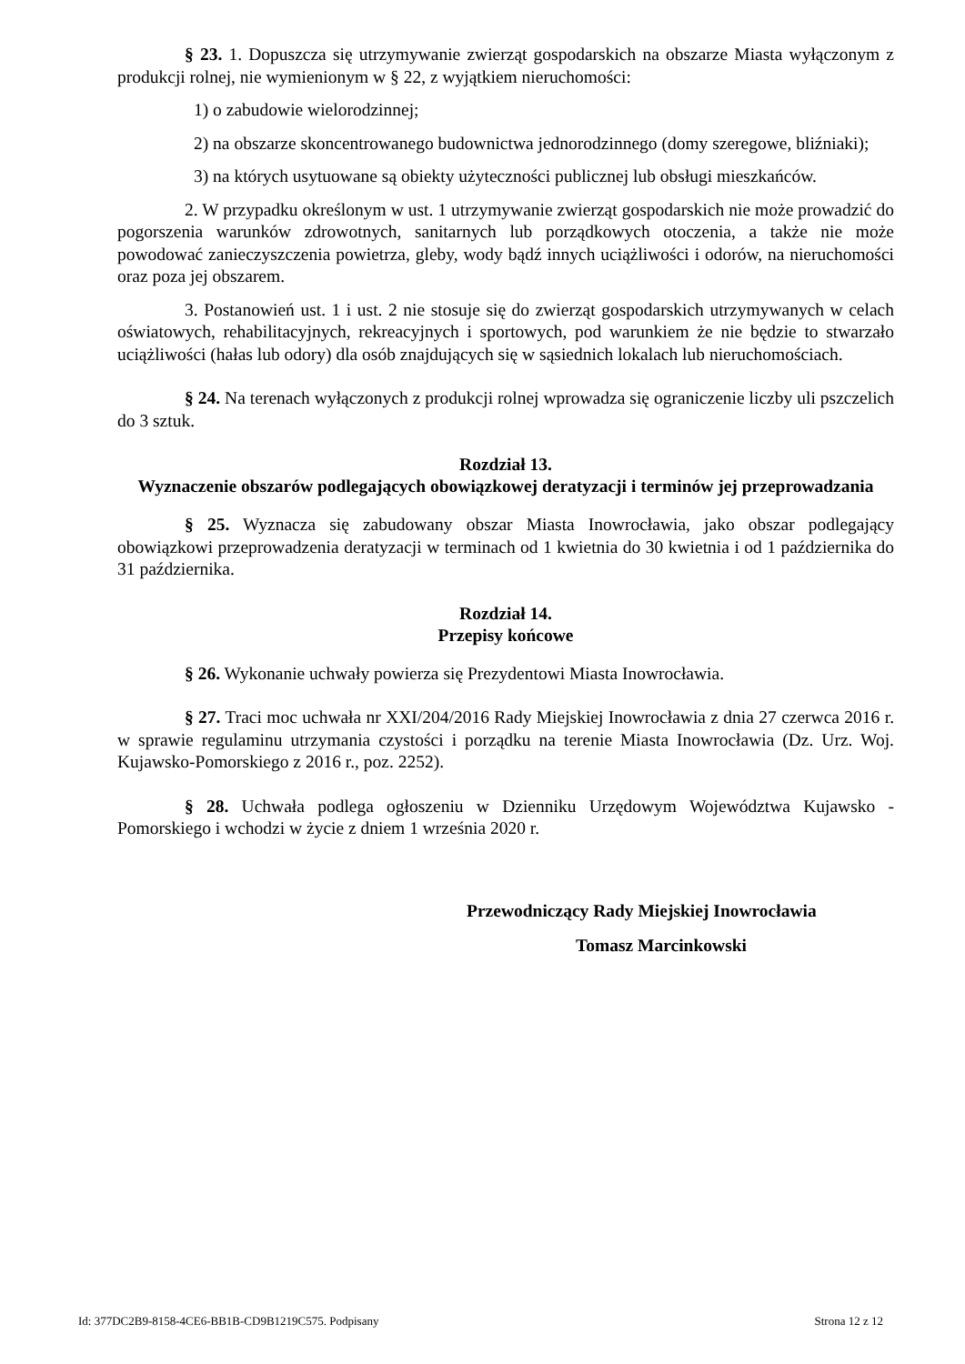§ 23. 1. Dopuszcza się utrzymywanie zwierząt gospodarskich na obszarze Miasta wyłączonym z produkcji rolnej, nie wymienionym w § 22, z wyjątkiem nieruchomości:
1) o zabudowie wielorodzinnej;
2) na obszarze skoncentrowanego budownictwa jednorodzinnego (domy szeregowe, bliźniaki);
3) na których usytuowane są obiekty użyteczności publicznej lub obsługi mieszkańców.
2. W przypadku określonym w ust. 1 utrzymywanie zwierząt gospodarskich nie może prowadzić do pogorszenia warunków zdrowotnych, sanitarnych lub porządkowych otoczenia, a także nie może powodować zanieczyszczenia powietrza, gleby, wody bądź innych uciążliwości i odorów, na nieruchomości oraz poza jej obszarem.
3. Postanowień ust. 1 i ust. 2 nie stosuje się do zwierząt gospodarskich utrzymywanych w celach oświatowych, rehabilitacyjnych, rekreacyjnych i sportowych, pod warunkiem że nie będzie to stwarzało uciążliwości (hałas lub odory) dla osób znajdujących się w sąsiednich lokalach lub nieruchomościach.
§ 24. Na terenach wyłączonych z produkcji rolnej wprowadza się ograniczenie liczby uli pszczelich do 3 sztuk.
Rozdział 13.
Wyznaczenie obszarów podlegających obowiązkowej deratyzacji i terminów jej przeprowadzania
§ 25. Wyznacza się zabudowany obszar Miasta Inowrocławia, jako obszar podlegający obowiązkowi przeprowadzenia deratyzacji w terminach od 1 kwietnia do 30 kwietnia i od 1 października do 31 października.
Rozdział 14.
Przepisy końcowe
§ 26. Wykonanie uchwały powierza się Prezydentowi Miasta Inowrocławia.
§ 27. Traci moc uchwała nr XXI/204/2016 Rady Miejskiej Inowrocławia z dnia 27 czerwca 2016 r. w sprawie regulaminu utrzymania czystości i porządku na terenie Miasta Inowrocławia (Dz. Urz. Woj. Kujawsko-Pomorskiego z 2016 r., poz. 2252).
§ 28. Uchwała podlega ogłoszeniu w Dzienniku Urzędowym Województwa Kujawsko - Pomorskiego i wchodzi w życie z dniem 1 września 2020 r.
Przewodniczący Rady Miejskiej Inowrocławia
Tomasz Marcinkowski
Id: 377DC2B9-8158-4CE6-BB1B-CD9B1219C575. Podpisany Strona 12 z 12